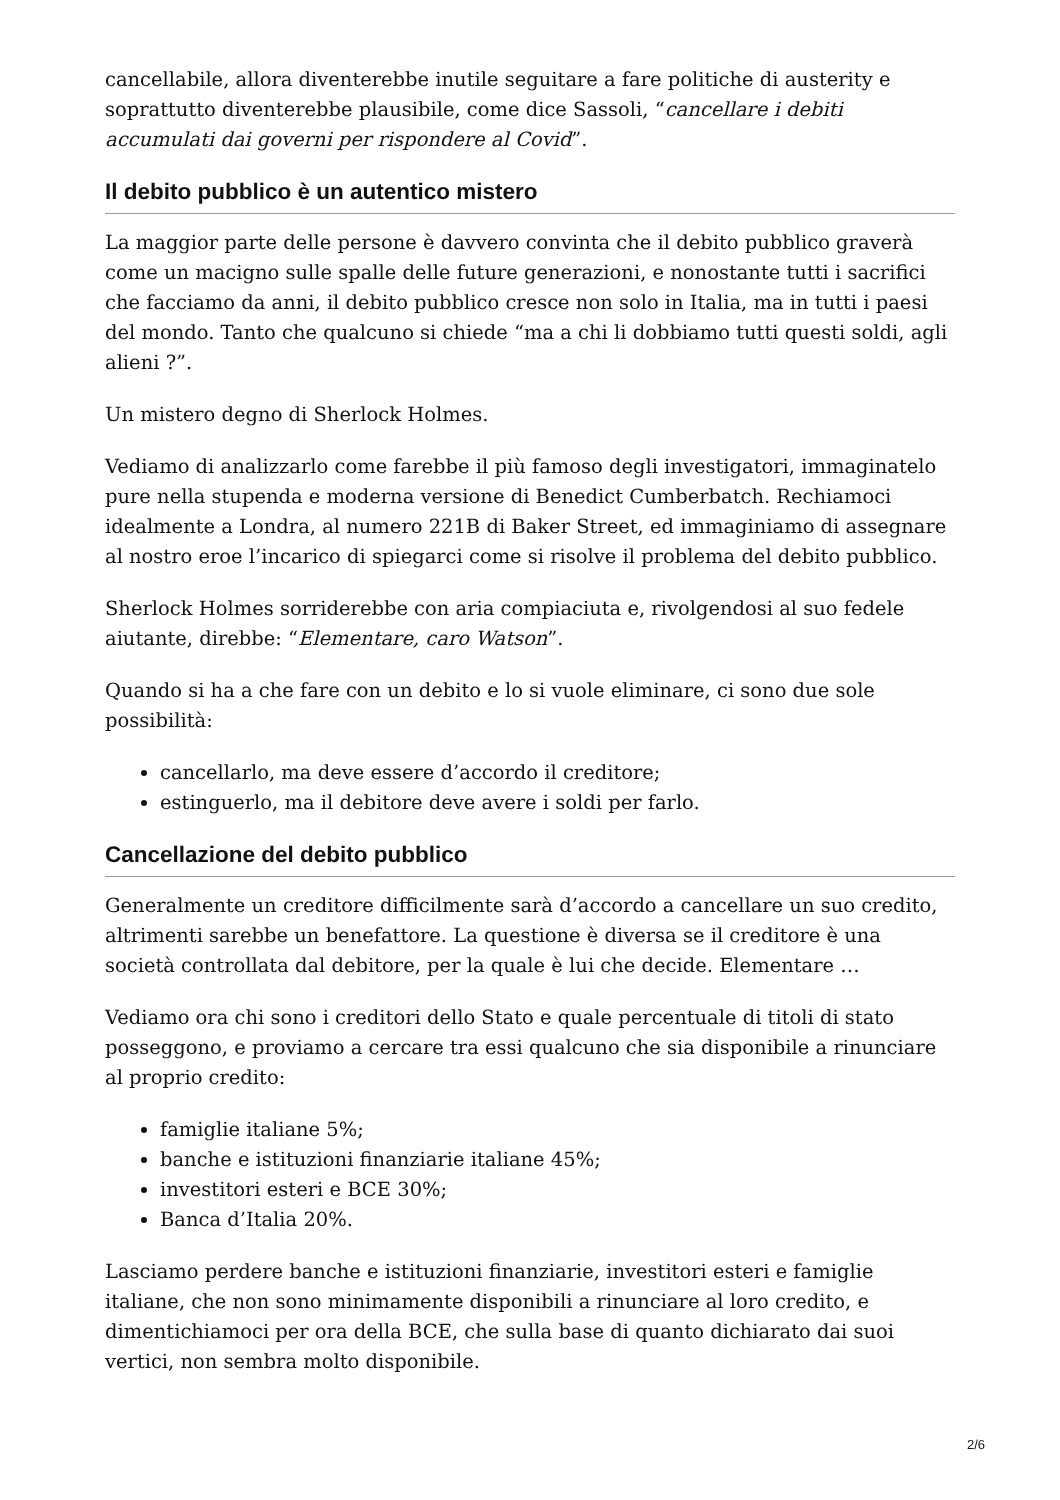cancellabile, allora diventerebbe inutile seguitare a fare politiche di austerity e soprattutto diventerebbe plausibile, come dice Sassoli, “cancellare i debiti accumulati dai governi per rispondere al Covid”.
Il debito pubblico è un autentico mistero
La maggior parte delle persone è davvero convinta che il debito pubblico graverà come un macigno sulle spalle delle future generazioni, e nonostante tutti i sacrifici che facciamo da anni, il debito pubblico cresce non solo in Italia, ma in tutti i paesi del mondo. Tanto che qualcuno si chiede “ma a chi li dobbiamo tutti questi soldi, agli alieni ?”.
Un mistero degno di Sherlock Holmes.
Vediamo di analizzarlo come farebbe il più famoso degli investigatori, immaginatelo pure nella stupenda e moderna versione di Benedict Cumberbatch. Rechiamoci idealmente a Londra, al numero 221B di Baker Street, ed immaginiamo di assegnare al nostro eroe l’incarico di spiegarci come si risolve il problema del debito pubblico.
Sherlock Holmes sorriderebbe con aria compiaciuta e, rivolgendosi al suo fedele aiutante, direbbe: “Elementare, caro Watson”.
Quando si ha a che fare con un debito e lo si vuole eliminare, ci sono due sole possibilità:
cancellarlo, ma deve essere d’accordo il creditore;
estinguerlo, ma il debitore deve avere i soldi per farlo.
Cancellazione del debito pubblico
Generalmente un creditore difficilmente sarà d’accordo a cancellare un suo credito, altrimenti sarebbe un benefattore. La questione è diversa se il creditore è una società controllata dal debitore, per la quale è lui che decide. Elementare …
Vediamo ora chi sono i creditori dello Stato e quale percentuale di titoli di stato posseggono, e proviamo a cercare tra essi qualcuno che sia disponibile a rinunciare al proprio credito:
famiglie italiane 5%;
banche e istituzioni finanziarie italiane 45%;
investitori esteri e BCE 30%;
Banca d’Italia 20%.
Lasciamo perdere banche e istituzioni finanziarie, investitori esteri e famiglie italiane, che non sono minimamente disponibili a rinunciare al loro credito, e dimentichiamoci per ora della BCE, che sulla base di quanto dichiarato dai suoi vertici, non sembra molto disponibile.
2/6